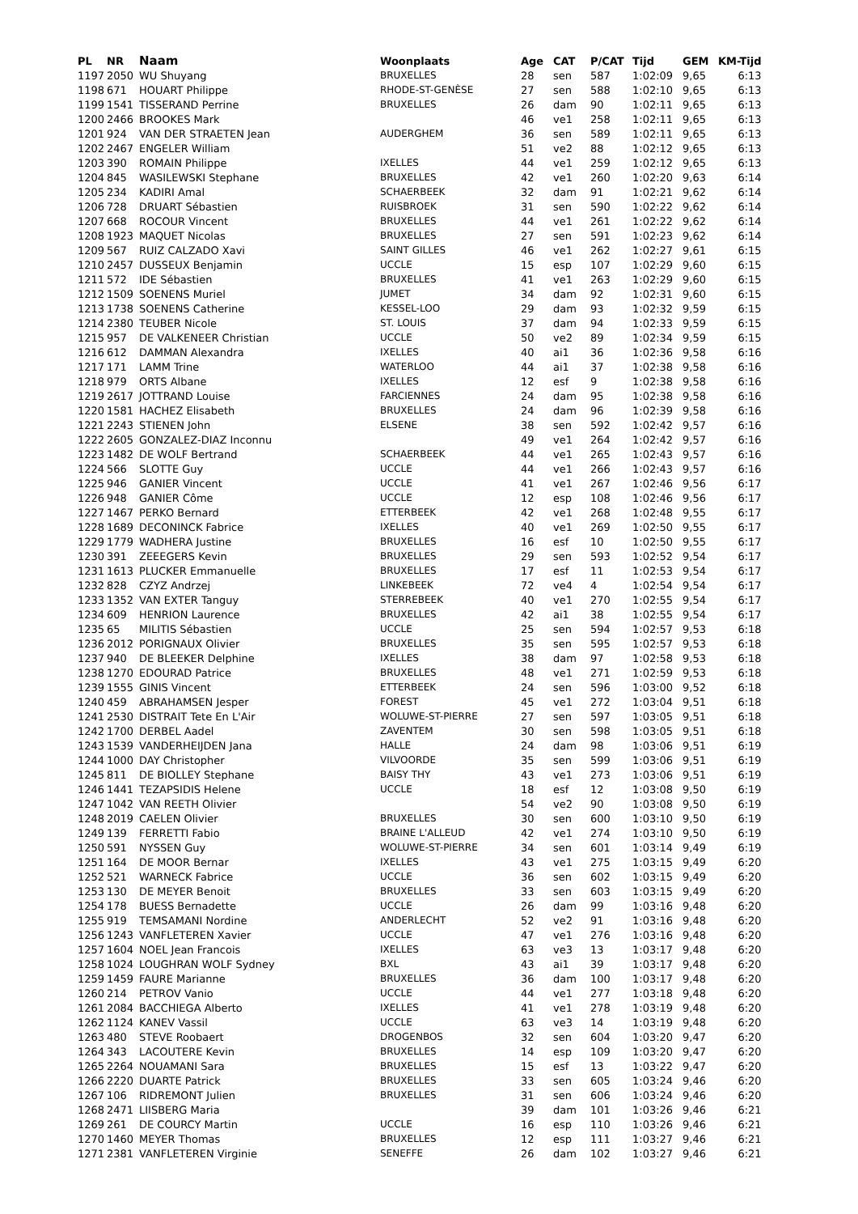| PL | NR | Naam | Woonplaats | Age | CAT | P/CAT | Tijd | GEM | KM-Tijd |
| --- | --- | --- | --- | --- | --- | --- | --- | --- | --- |
| 1197 | 2050 | WU Shuyang | BRUXELLES | 28 | sen | 587 | 1:02:09 | 9,65 | 6:13 |
| 1198 | 671 | HOUART Philippe | RHODE-ST-GENÈSE | 27 | sen | 588 | 1:02:10 | 9,65 | 6:13 |
| 1199 | 1541 | TISSERAND Perrine | BRUXELLES | 26 | dam | 90 | 1:02:11 | 9,65 | 6:13 |
| 1200 | 2466 | BROOKES Mark | | 46 | ve1 | 258 | 1:02:11 | 9,65 | 6:13 |
| 1201 | 924 | VAN DER STRAETEN Jean | AUDERGHEM | 36 | sen | 589 | 1:02:11 | 9,65 | 6:13 |
| 1202 | 2467 | ENGELER William | | 51 | ve2 | 88 | 1:02:12 | 9,65 | 6:13 |
| 1203 | 390 | ROMAIN Philippe | IXELLES | 44 | ve1 | 259 | 1:02:12 | 9,65 | 6:13 |
| 1204 | 845 | WASILEWSKI Stephane | BRUXELLES | 42 | ve1 | 260 | 1:02:20 | 9,63 | 6:14 |
| 1205 | 234 | KADIRI Amal | SCHAERBEEK | 32 | dam | 91 | 1:02:21 | 9,62 | 6:14 |
| 1206 | 728 | DRUART Sébastien | RUISBROEK | 31 | sen | 590 | 1:02:22 | 9,62 | 6:14 |
| 1207 | 668 | ROCOUR Vincent | BRUXELLES | 44 | ve1 | 261 | 1:02:22 | 9,62 | 6:14 |
| 1208 | 1923 | MAQUET Nicolas | BRUXELLES | 27 | sen | 591 | 1:02:23 | 9,62 | 6:14 |
| 1209 | 567 | RUIZ CALZADO Xavi | SAINT GILLES | 46 | ve1 | 262 | 1:02:27 | 9,61 | 6:15 |
| 1210 | 2457 | DUSSEUX Benjamin | UCCLE | 15 | esp | 107 | 1:02:29 | 9,60 | 6:15 |
| 1211 | 572 | IDE Sébastien | BRUXELLES | 41 | ve1 | 263 | 1:02:29 | 9,60 | 6:15 |
| 1212 | 1509 | SOENENS Muriel | JUMET | 34 | dam | 92 | 1:02:31 | 9,60 | 6:15 |
| 1213 | 1738 | SOENENS Catherine | KESSEL-LOO | 29 | dam | 93 | 1:02:32 | 9,59 | 6:15 |
| 1214 | 2380 | TEUBER Nicole | ST. LOUIS | 37 | dam | 94 | 1:02:33 | 9,59 | 6:15 |
| 1215 | 957 | DE VALKENEER Christian | UCCLE | 50 | ve2 | 89 | 1:02:34 | 9,59 | 6:15 |
| 1216 | 612 | DAMMAN Alexandra | IXELLES | 40 | ai1 | 36 | 1:02:36 | 9,58 | 6:16 |
| 1217 | 171 | LAMM Trine | WATERLOO | 44 | ai1 | 37 | 1:02:38 | 9,58 | 6:16 |
| 1218 | 979 | ORTS Albane | IXELLES | 12 | esf | 9 | 1:02:38 | 9,58 | 6:16 |
| 1219 | 2617 | JOTTRAND Louise | FARCIENNES | 24 | dam | 95 | 1:02:38 | 9,58 | 6:16 |
| 1220 | 1581 | HACHEZ Elisabeth | BRUXELLES | 24 | dam | 96 | 1:02:39 | 9,58 | 6:16 |
| 1221 | 2243 | STIENEN John | ELSENE | 38 | sen | 592 | 1:02:42 | 9,57 | 6:16 |
| 1222 | 2605 | GONZALEZ-DIAZ Inconnu | | 49 | ve1 | 264 | 1:02:42 | 9,57 | 6:16 |
| 1223 | 1482 | DE WOLF Bertrand | SCHAERBEEK | 44 | ve1 | 265 | 1:02:43 | 9,57 | 6:16 |
| 1224 | 566 | SLOTTE Guy | UCCLE | 44 | ve1 | 266 | 1:02:43 | 9,57 | 6:16 |
| 1225 | 946 | GANIER Vincent | UCCLE | 41 | ve1 | 267 | 1:02:46 | 9,56 | 6:17 |
| 1226 | 948 | GANIER Côme | UCCLE | 12 | esp | 108 | 1:02:46 | 9,56 | 6:17 |
| 1227 | 1467 | PERKO Bernard | ETTERBEEK | 42 | ve1 | 268 | 1:02:48 | 9,55 | 6:17 |
| 1228 | 1689 | DECONINCK Fabrice | IXELLES | 40 | ve1 | 269 | 1:02:50 | 9,55 | 6:17 |
| 1229 | 1779 | WADHERA Justine | BRUXELLES | 16 | esf | 10 | 1:02:50 | 9,55 | 6:17 |
| 1230 | 391 | ZEEEGERS Kevin | BRUXELLES | 29 | sen | 593 | 1:02:52 | 9,54 | 6:17 |
| 1231 | 1613 | PLUCKER Emmanuelle | BRUXELLES | 17 | esf | 11 | 1:02:53 | 9,54 | 6:17 |
| 1232 | 828 | CZYZ Andrzej | LINKEBEEK | 72 | ve4 | 4 | 1:02:54 | 9,54 | 6:17 |
| 1233 | 1352 | VAN EXTER Tanguy | STERREBEEK | 40 | ve1 | 270 | 1:02:55 | 9,54 | 6:17 |
| 1234 | 609 | HENRION Laurence | BRUXELLES | 42 | ai1 | 38 | 1:02:55 | 9,54 | 6:17 |
| 1235 | 65 | MILITIS Sébastien | UCCLE | 25 | sen | 594 | 1:02:57 | 9,53 | 6:18 |
| 1236 | 2012 | PORIGNAUX Olivier | BRUXELLES | 35 | sen | 595 | 1:02:57 | 9,53 | 6:18 |
| 1237 | 940 | DE BLEEKER Delphine | IXELLES | 38 | dam | 97 | 1:02:58 | 9,53 | 6:18 |
| 1238 | 1270 | EDOURAD Patrice | BRUXELLES | 48 | ve1 | 271 | 1:02:59 | 9,53 | 6:18 |
| 1239 | 1555 | GINIS Vincent | ETTERBEEK | 24 | sen | 596 | 1:03:00 | 9,52 | 6:18 |
| 1240 | 459 | ABRAHAMSEN Jesper | FOREST | 45 | ve1 | 272 | 1:03:04 | 9,51 | 6:18 |
| 1241 | 2530 | DISTRAIT Tete En L'Air | WOLUWE-ST-PIERRE | 27 | sen | 597 | 1:03:05 | 9,51 | 6:18 |
| 1242 | 1700 | DERBEL Aadel | ZAVENTEM | 30 | sen | 598 | 1:03:05 | 9,51 | 6:18 |
| 1243 | 1539 | VANDERHEIJDEN Jana | HALLE | 24 | dam | 98 | 1:03:06 | 9,51 | 6:19 |
| 1244 | 1000 | DAY Christopher | VILVOORDE | 35 | sen | 599 | 1:03:06 | 9,51 | 6:19 |
| 1245 | 811 | DE BIOLLEY Stephane | BAISY THY | 43 | ve1 | 273 | 1:03:06 | 9,51 | 6:19 |
| 1246 | 1441 | TEZAPSIDIS Helene | UCCLE | 18 | esf | 12 | 1:03:08 | 9,50 | 6:19 |
| 1247 | 1042 | VAN REETH Olivier | | 54 | ve2 | 90 | 1:03:08 | 9,50 | 6:19 |
| 1248 | 2019 | CAELEN Olivier | BRUXELLES | 30 | sen | 600 | 1:03:10 | 9,50 | 6:19 |
| 1249 | 139 | FERRETTI Fabio | BRAINE L'ALLEUD | 42 | ve1 | 274 | 1:03:10 | 9,50 | 6:19 |
| 1250 | 591 | NYSSEN Guy | WOLUWE-ST-PIERRE | 34 | sen | 601 | 1:03:14 | 9,49 | 6:19 |
| 1251 | 164 | DE MOOR Bernar | IXELLES | 43 | ve1 | 275 | 1:03:15 | 9,49 | 6:20 |
| 1252 | 521 | WARNECK Fabrice | UCCLE | 36 | sen | 602 | 1:03:15 | 9,49 | 6:20 |
| 1253 | 130 | DE MEYER Benoit | BRUXELLES | 33 | sen | 603 | 1:03:15 | 9,49 | 6:20 |
| 1254 | 178 | BUESS Bernadette | UCCLE | 26 | dam | 99 | 1:03:16 | 9,48 | 6:20 |
| 1255 | 919 | TEMSAMANI Nordine | ANDERLECHT | 52 | ve2 | 91 | 1:03:16 | 9,48 | 6:20 |
| 1256 | 1243 | VANFLETEREN Xavier | UCCLE | 47 | ve1 | 276 | 1:03:16 | 9,48 | 6:20 |
| 1257 | 1604 | NOEL Jean Francois | IXELLES | 63 | ve3 | 13 | 1:03:17 | 9,48 | 6:20 |
| 1258 | 1024 | LOUGHRAN WOLF Sydney | BXL | 43 | ai1 | 39 | 1:03:17 | 9,48 | 6:20 |
| 1259 | 1459 | FAURE Marianne | BRUXELLES | 36 | dam | 100 | 1:03:17 | 9,48 | 6:20 |
| 1260 | 214 | PETROV Vanio | UCCLE | 44 | ve1 | 277 | 1:03:18 | 9,48 | 6:20 |
| 1261 | 2084 | BACCHIEGA Alberto | IXELLES | 41 | ve1 | 278 | 1:03:19 | 9,48 | 6:20 |
| 1262 | 1124 | KANEV Vassil | UCCLE | 63 | ve3 | 14 | 1:03:19 | 9,48 | 6:20 |
| 1263 | 480 | STEVE Roobaert | DROGENBOS | 32 | sen | 604 | 1:03:20 | 9,47 | 6:20 |
| 1264 | 343 | LACOUTERE Kevin | BRUXELLES | 14 | esp | 109 | 1:03:20 | 9,47 | 6:20 |
| 1265 | 2264 | NOUAMANI Sara | BRUXELLES | 15 | esf | 13 | 1:03:22 | 9,47 | 6:20 |
| 1266 | 2220 | DUARTE Patrick | BRUXELLES | 33 | sen | 605 | 1:03:24 | 9,46 | 6:20 |
| 1267 | 106 | RIDREMONT Julien | BRUXELLES | 31 | sen | 606 | 1:03:24 | 9,46 | 6:20 |
| 1268 | 2471 | LIISBERG Maria | | 39 | dam | 101 | 1:03:26 | 9,46 | 6:21 |
| 1269 | 261 | DE COURCY Martin | UCCLE | 16 | esp | 110 | 1:03:26 | 9,46 | 6:21 |
| 1270 | 1460 | MEYER Thomas | BRUXELLES | 12 | esp | 111 | 1:03:27 | 9,46 | 6:21 |
| 1271 | 2381 | VANFLETEREN Virginie | SENEFFE | 26 | dam | 102 | 1:03:27 | 9,46 | 6:21 |